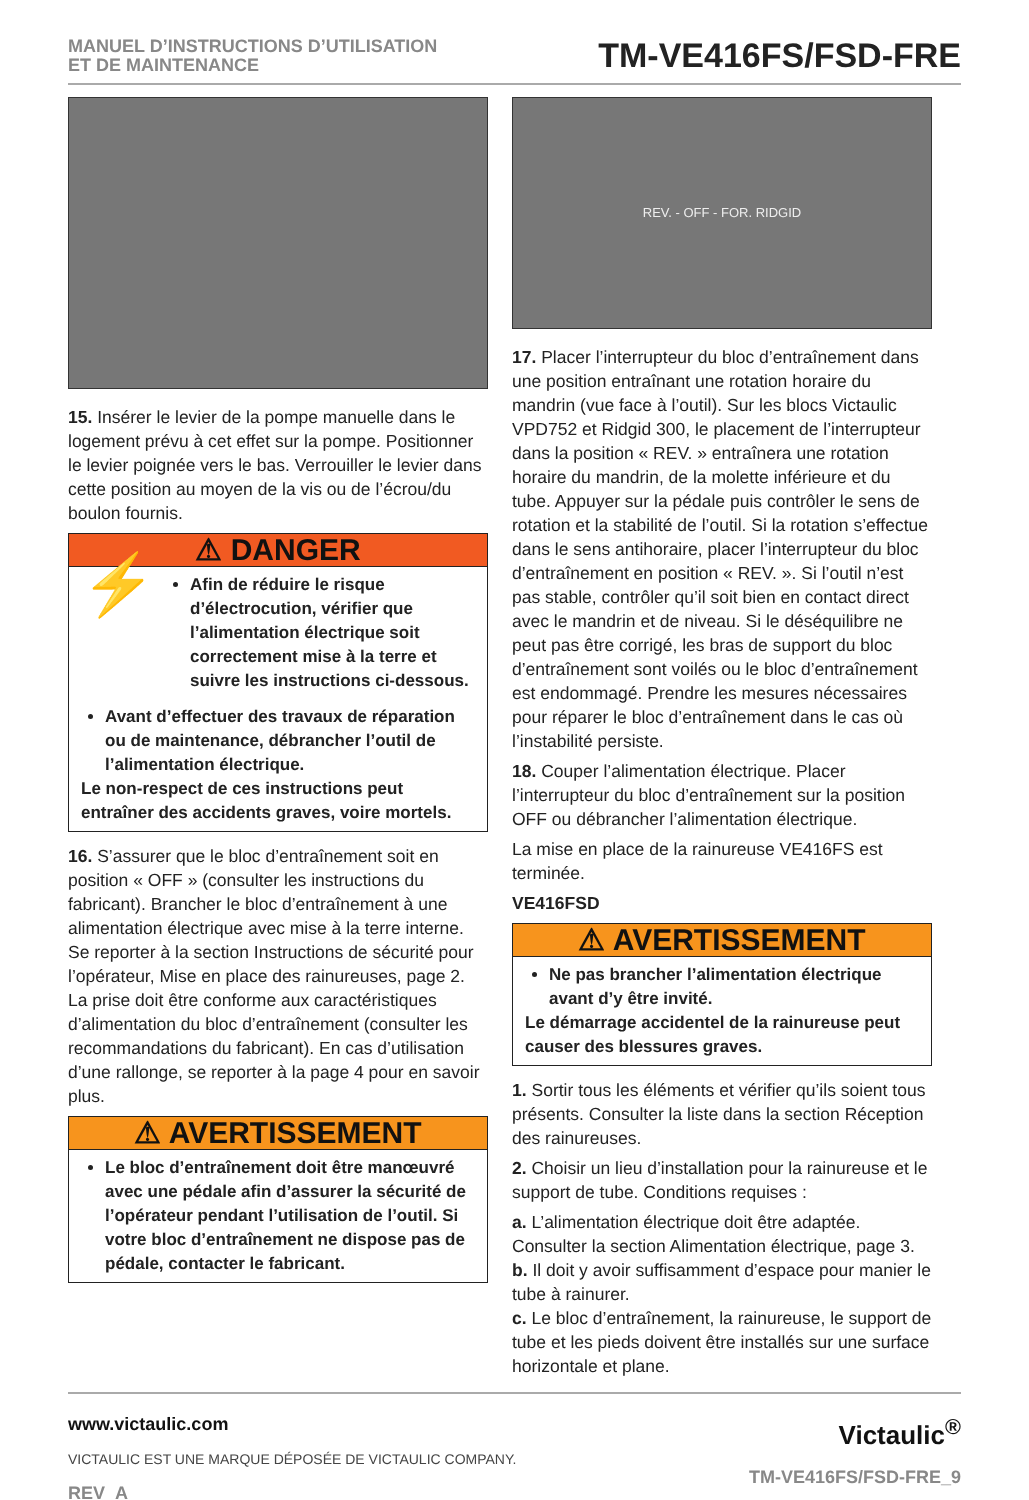MANUEL D’INSTRUCTIONS D’UTILISATION
ET DE MAINTENANCE
TM-VE416FS/FSD-FRE
15. Insérer le levier de la pompe manuelle dans le logement prévu à cet effet sur la pompe. Positionner le levier poignée vers le bas. Verrouiller le levier dans cette position au moyen de la vis ou de l’écrou/du boulon fournis.
⚠ DANGER
⚡
Afin de réduire le risque d’électrocution, vérifier que l’alimentation électrique soit correctement mise à la terre et suivre les instructions ci-dessous.
Avant d’effectuer des travaux de réparation ou de maintenance, débrancher l’outil de l’alimentation électrique.
Le non-respect de ces instructions peut entraîner des accidents graves, voire mortels.
16. S’assurer que le bloc d’entraînement soit en position « OFF » (consulter les instructions du fabricant). Brancher le bloc d’entraînement à une alimentation électrique avec mise à la terre interne. Se reporter à la section Instructions de sécurité pour l’opérateur, Mise en place des rainureuses, page 2. La prise doit être conforme aux caractéristiques d’alimentation du bloc d’entraînement (consulter les recommandations du fabricant). En cas d’utilisation d’une rallonge, se reporter à la page 4 pour en savoir plus.
⚠ AVERTISSEMENT
Le bloc d’entraînement doit être manœuvré avec une pédale afin d’assurer la sécurité de l’opérateur pendant l’utilisation de l’outil. Si votre bloc d’entraînement ne dispose pas de pédale, contacter le fabricant.
REV. - OFF - FOR. RIDGID
17. Placer l’interrupteur du bloc d’entraînement dans une position entraînant une rotation horaire du mandrin (vue face à l’outil). Sur les blocs Victaulic VPD752 et Ridgid 300, le placement de l’interrupteur dans la position « REV. » entraînera une rotation horaire du mandrin, de la molette inférieure et du tube. Appuyer sur la pédale puis contrôler le sens de rotation et la stabilité de l’outil. Si la rotation s’effectue dans le sens antihoraire, placer l’interrupteur du bloc d’entraînement en position « REV. ». Si l’outil n’est pas stable, contrôler qu’il soit bien en contact direct avec le mandrin et de niveau. Si le déséquilibre ne peut pas être corrigé, les bras de support du bloc d’entraînement sont voilés ou le bloc d’entraînement est endommagé. Prendre les mesures nécessaires pour réparer le bloc d’entraînement dans le cas où l’instabilité persiste.
18. Couper l’alimentation électrique. Placer l’interrupteur du bloc d’entraînement sur la position OFF ou débrancher l’alimentation électrique.
La mise en place de la rainureuse VE416FS est terminée.
VE416FSD
⚠ AVERTISSEMENT
Ne pas brancher l’alimentation électrique avant d’y être invité.
Le démarrage accidentel de la rainureuse peut causer des blessures graves.
1. Sortir tous les éléments et vérifier qu’ils soient tous présents. Consulter la liste dans la section Réception des rainureuses.
2. Choisir un lieu d’installation pour la rainureuse et le support de tube. Conditions requises :
a. L’alimentation électrique doit être adaptée. Consulter la section Alimentation électrique, page 3.
b. Il doit y avoir suffisamment d’espace pour manier le tube à rainurer.
c. Le bloc d’entraînement, la rainureuse, le support de tube et les pieds doivent être installés sur une surface horizontale et plane.
www.victaulic.com
VICTAULIC EST UNE MARQUE DÉPOSÉE DE VICTAULIC COMPANY.
REV_A
Victaulic<sup>®</sup>
TM-VE416FS/FSD-FRE_9